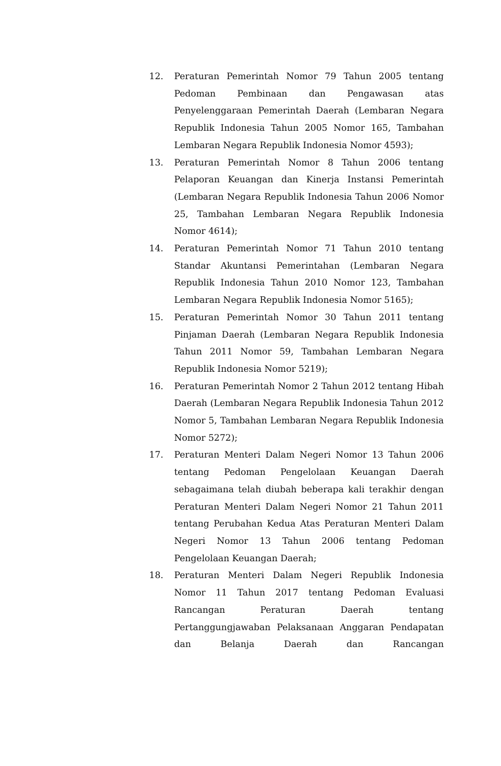12. Peraturan Pemerintah Nomor 79 Tahun 2005 tentang Pedoman Pembinaan dan Pengawasan atas Penyelenggaraan Pemerintah Daerah (Lembaran Negara Republik Indonesia Tahun 2005 Nomor 165, Tambahan Lembaran Negara Republik Indonesia Nomor 4593);
13. Peraturan Pemerintah Nomor 8 Tahun 2006 tentang Pelaporan Keuangan dan Kinerja Instansi Pemerintah (Lembaran Negara Republik Indonesia Tahun 2006 Nomor 25, Tambahan Lembaran Negara Republik Indonesia Nomor 4614);
14. Peraturan Pemerintah Nomor 71 Tahun 2010 tentang Standar Akuntansi Pemerintahan (Lembaran Negara Republik Indonesia Tahun 2010 Nomor 123, Tambahan Lembaran Negara Republik Indonesia Nomor 5165);
15. Peraturan Pemerintah Nomor 30 Tahun 2011 tentang Pinjaman Daerah (Lembaran Negara Republik Indonesia Tahun 2011 Nomor 59, Tambahan Lembaran Negara Republik Indonesia Nomor 5219);
16. Peraturan Pemerintah Nomor 2 Tahun 2012 tentang Hibah Daerah (Lembaran Negara Republik Indonesia Tahun 2012 Nomor 5, Tambahan Lembaran Negara Republik Indonesia Nomor 5272);
17. Peraturan Menteri Dalam Negeri Nomor 13 Tahun 2006 tentang Pedoman Pengelolaan Keuangan Daerah sebagaimana telah diubah beberapa kali terakhir dengan Peraturan Menteri Dalam Negeri Nomor 21 Tahun 2011 tentang Perubahan Kedua Atas Peraturan Menteri Dalam Negeri Nomor 13 Tahun 2006 tentang Pedoman Pengelolaan Keuangan Daerah;
18. Peraturan Menteri Dalam Negeri Republik Indonesia Nomor 11 Tahun 2017 tentang Pedoman Evaluasi Rancangan Peraturan Daerah tentang Pertanggungjawaban Pelaksanaan Anggaran Pendapatan dan Belanja Daerah dan Rancangan